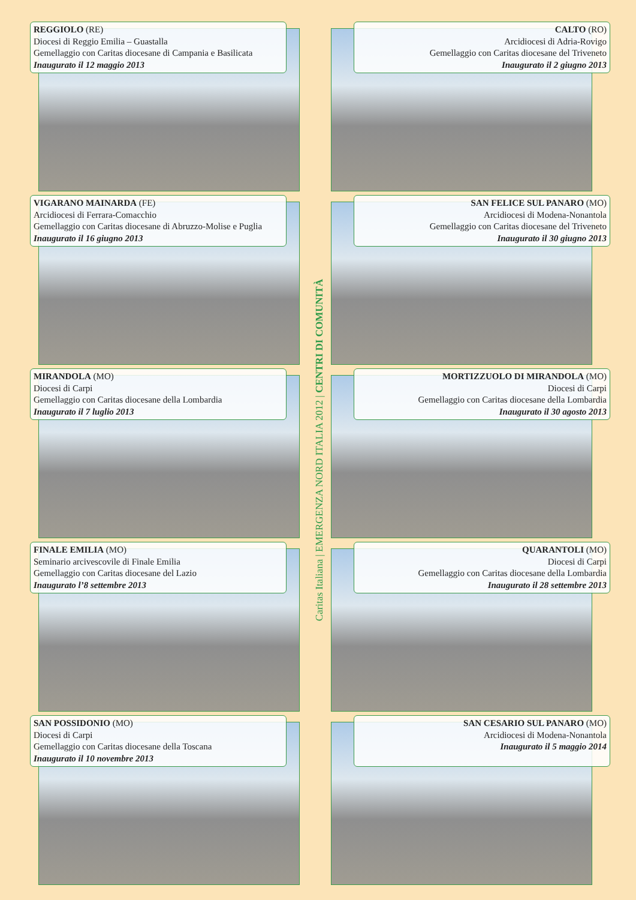REGGIOLO (RE)
Diocesi di Reggio Emilia – Guastalla
Gemellaggio con Caritas diocesane di Campania e Basilicata
Inaugurato il 12 maggio 2013
VIGARANO MAINARDA (FE)
Arcidiocesi di Ferrara-Comacchio
Gemellaggio con Caritas diocesane di Abruzzo-Molise e Puglia
Inaugurato il 16 giugno 2013
MIRANDOLA (MO)
Diocesi di Carpi
Gemellaggio con Caritas diocesane della Lombardia
Inaugurato il 7 luglio 2013
FINALE EMILIA (MO)
Seminario arcivescovile di Finale Emilia
Gemellaggio con Caritas diocesane del Lazio
Inaugurato l’8 settembre 2013
SAN POSSIDONIO (MO)
Diocesi di Carpi
Gemellaggio con Caritas diocesane della Toscana
Inaugurato il 10 novembre 2013
Caritas Italiana | EMERGENZA NORD ITALIA 2012 | CENTRI DI COMUNITÀ
CALTO (RO)
Arcidiocesi di Adria-Rovigo
Gemellaggio con Caritas diocesane del Triveneto
Inaugurato il 2 giugno 2013
SAN FELICE SUL PANARO (MO)
Arcidiocesi di Modena-Nonantola
Gemellaggio con Caritas diocesane del Triveneto
Inaugurato il 30 giugno 2013
MORTIZZUOLO DI MIRANDOLA (MO)
Diocesi di Carpi
Gemellaggio con Caritas diocesane della Lombardia
Inaugurato il 30 agosto 2013
QUARANTOLI (MO)
Diocesi di Carpi
Gemellaggio con Caritas diocesane della Lombardia
Inaugurato il 28 settembre 2013
SAN CESARIO SUL PANARO (MO)
Arcidiocesi di Modena-Nonantola
Inaugurato il 5 maggio 2014